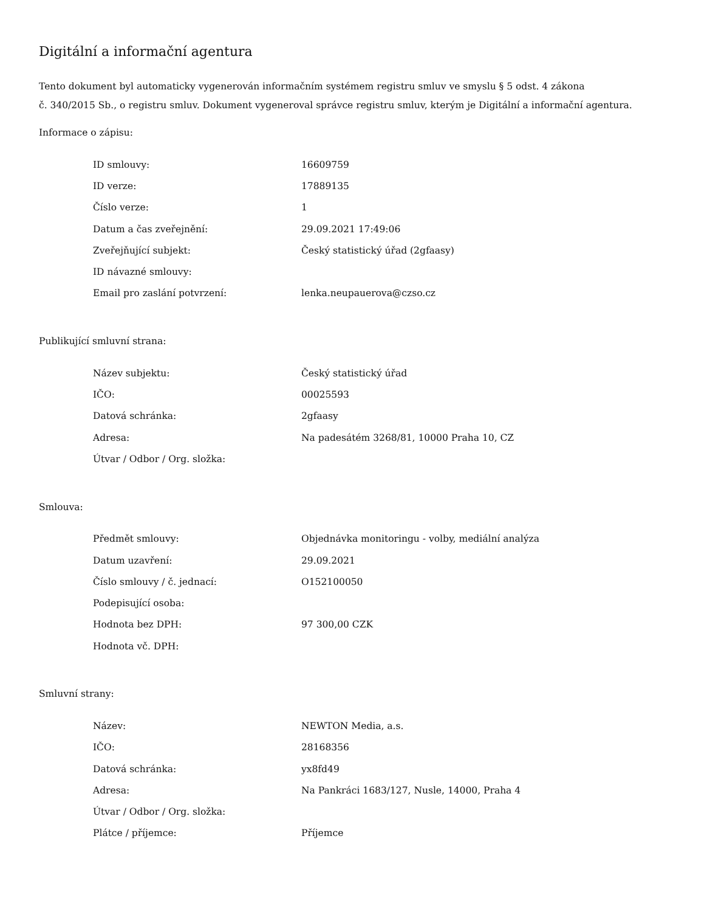Digitální a informační agentura
Tento dokument byl automaticky vygenerován informačním systémem registru smluv ve smyslu § 5 odst. 4 zákona
č. 340/2015 Sb., o registru smluv. Dokument vygeneroval správce registru smluv, kterým je Digitální a informační agentura.
Informace o zápisu:
| ID smlouvy: | 16609759 |
| ID verze: | 17889135 |
| Číslo verze: | 1 |
| Datum a čas zveřejnění: | 29.09.2021 17:49:06 |
| Zveřejňující subjekt: | Český statistický úřad (2gfaasy) |
| ID návazné smlouvy: | |
| Email pro zaslání potvrzení: | lenka.neupauerova@czso.cz |
Publikující smluvní strana:
| Název subjektu: | Český statistický úřad |
| IČO: | 00025593 |
| Datová schránka: | 2gfaasy |
| Adresa: | Na padesátém 3268/81, 10000 Praha 10, CZ |
| Útvar / Odbor / Org. složka: | |
Smlouva:
| Předmět smlouvy: | Objednávka monitoringu - volby, mediální analýza |
| Datum uzavření: | 29.09.2021 |
| Číslo smlouvy / č. jednací: | O152100050 |
| Podepisující osoba: | |
| Hodnota bez DPH: | 97 300,00 CZK |
| Hodnota vč. DPH: | |
Smluvní strany:
| Název: | NEWTON Media, a.s. |
| IČO: | 28168356 |
| Datová schránka: | yx8fd49 |
| Adresa: | Na Pankráci 1683/127, Nusle, 14000, Praha 4 |
| Útvar / Odbor / Org. složka: | |
| Plátce / příjemce: | Příjemce |